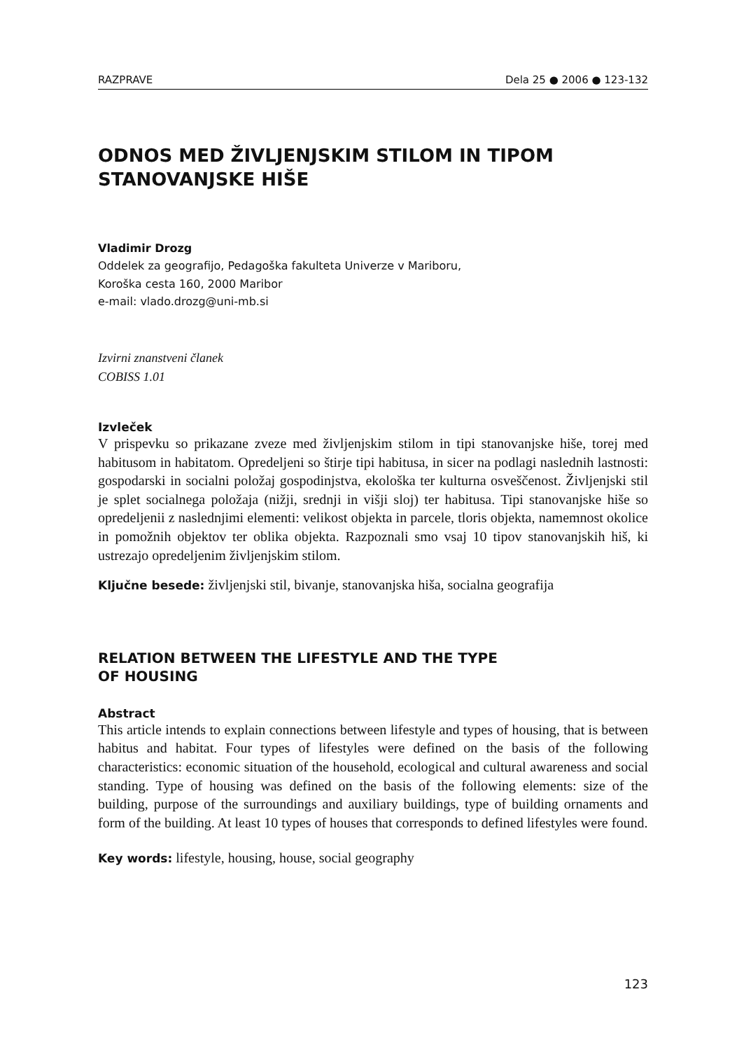RAZPRAVE Dela 25 ● 2006 ● 123-132
ODNOS MED ŽIVLJENJSKIM STILOM IN TIPOM STANOVANJSKE HIŠE
Vladimir Drozg
Oddelek za geografijo, Pedagoška fakulteta Univerze v Mariboru,
Koroška cesta 160, 2000 Maribor
e-mail: vlado.drozg@uni-mb.si
Izvirni znanstveni članek
COBISS 1.01
Izvleček
V prispevku so prikazane zveze med življenjskim stilom in tipi stanovanjske hiše, torej med habitusom in habitatom. Opredeljeni so štirje tipi habitusa, in sicer na podlagi naslednih lastnosti: gospodarski in socialni položaj gospodinjstva, ekološka ter kulturna osveščenost. Življenjski stil je splet socialnega položaja (nižji, srednji in višji sloj) ter habitusa. Tipi stanovanjske hiše so opredeljenii z naslednjimi elementi: velikost objekta in parcele, tloris objekta, namemnost okolice in pomožnih objektov ter oblika objekta. Razpoznali smo vsaj 10 tipov stanovanjskih hiš, ki ustrezajo opredeljenim življenjskim stilom.
Ključne besede: življenjski stil, bivanje, stanovanjska hiša, socialna geografija
RELATION BETWEEN THE LIFESTYLE AND THE TYPE
OF HOUSING
Abstract
This article intends to explain connections between lifestyle and types of housing, that is between habitus and habitat. Four types of lifestyles were defined on the basis of the following characteristics: economic situation of the household, ecological and cultural awareness and social standing. Type of housing was defined on the basis of the following elements: size of the building, purpose of the surroundings and auxiliary buildings, type of building ornaments and form of the building. At least 10 types of houses that corresponds to defined lifestyles were found.
Key words: lifestyle, housing, house, social geography
123